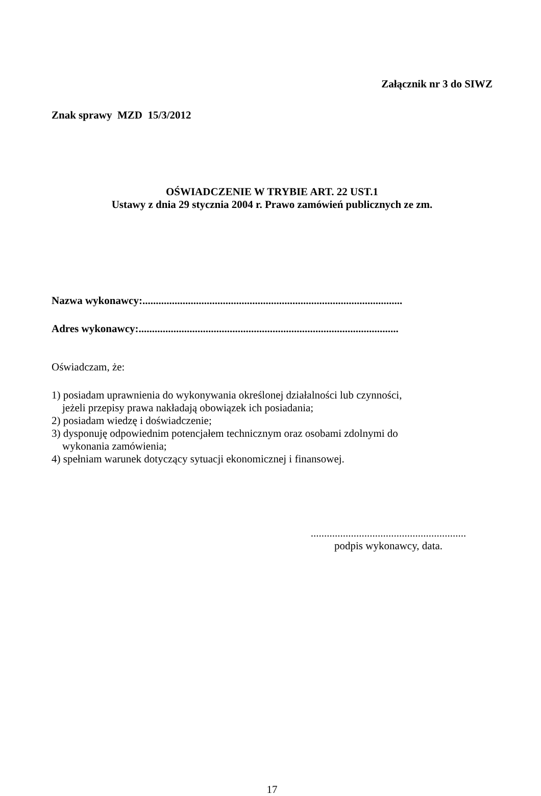Załącznik nr 3 do SIWZ
Znak sprawy MZD 15/3/2012
OŚWIADCZENIE W TRYBIE ART. 22 UST.1
Ustawy z dnia 29 stycznia 2004 r. Prawo zamówień publicznych ze zm.
Nazwa wykonawcy:.................................................................................................
Adres wykonawcy:.................................................................................................
Oświadczam, że:
1) posiadam uprawnienia do wykonywania określonej działalności lub czynności,
jeżeli przepisy prawa nakładają obowiązek ich posiadania;
2) posiadam wiedzę i doświadczenie;
3) dysponuję odpowiednim potencjałem technicznym oraz osobami zdolnymi do
wykonania zamówienia;
4) spełniam warunek dotyczący sytuacji ekonomicznej i finansowej.
..........................................................
podpis wykonawcy, data.
17